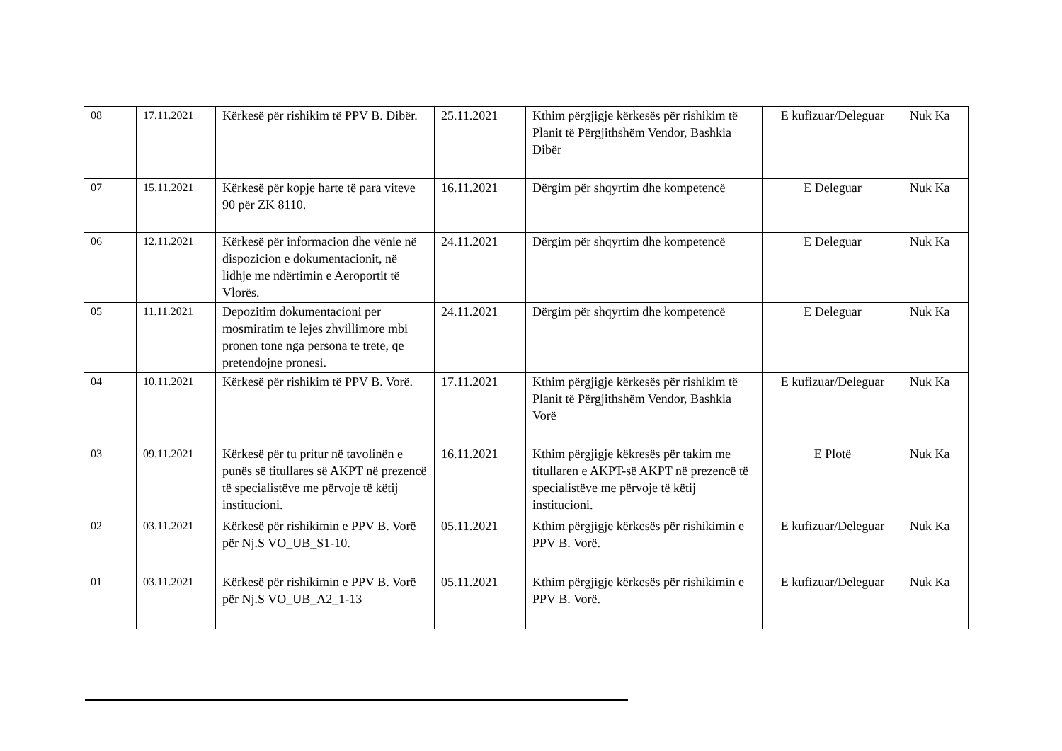| 08 | 17.11.2021 | Kërkesë për rishikim të PPV B. Dibër. | 25.11.2021 | Kthim përgjigje kërkesës për rishikim të Planit të Përgjithshëm Vendor, Bashkia Dibër | E kufizuar/Deleguar | Nuk Ka |
| 07 | 15.11.2021 | Kërkesë për kopje harte të para viteve 90 për ZK 8110. | 16.11.2021 | Dërgim për shqyrtim dhe kompetencë | E Deleguar | Nuk Ka |
| 06 | 12.11.2021 | Kërkesë për informacion dhe vënie në dispozicion e dokumentacionit, në lidhje me ndërtimin e Aeroportit të Vlorës. | 24.11.2021 | Dërgim për shqyrtim dhe kompetencë | E Deleguar | Nuk Ka |
| 05 | 11.11.2021 | Depozitim dokumentacioni per mosmiratim te lejes zhvillimore mbi pronen tone nga persona te trete, qe pretendojne pronesi. | 24.11.2021 | Dërgim për shqyrtim dhe kompetencë | E Deleguar | Nuk Ka |
| 04 | 10.11.2021 | Kërkesë për rishikim të PPV B. Vorë. | 17.11.2021 | Kthim përgjigje kërkesës për rishikim të Planit të Përgjithshëm Vendor, Bashkia Vorë | E kufizuar/Deleguar | Nuk Ka |
| 03 | 09.11.2021 | Kërkesë për tu pritur në tavolinën e punës së titullares së AKPT në prezencë të specialistëve me përvoje të këtij institucioni. | 16.11.2021 | Kthim përgjigje këkresës për takim me titullaren e AKPT-së AKPT në prezencë të specialistëve me përvoje të këtij institucioni. | E Plotë | Nuk Ka |
| 02 | 03.11.2021 | Kërkesë për rishikimin e PPV B. Vorë për Nj.S VO_UB_S1-10. | 05.11.2021 | Kthim përgjigje kërkesës për rishikimin e PPV B. Vorë. | E kufizuar/Deleguar | Nuk Ka |
| 01 | 03.11.2021 | Kërkesë për rishikimin e PPV B. Vorë për Nj.S VO_UB_A2_1-13 | 05.11.2021 | Kthim përgjigje kërkesës për rishikimin e PPV B. Vorë. | E kufizuar/Deleguar | Nuk Ka |